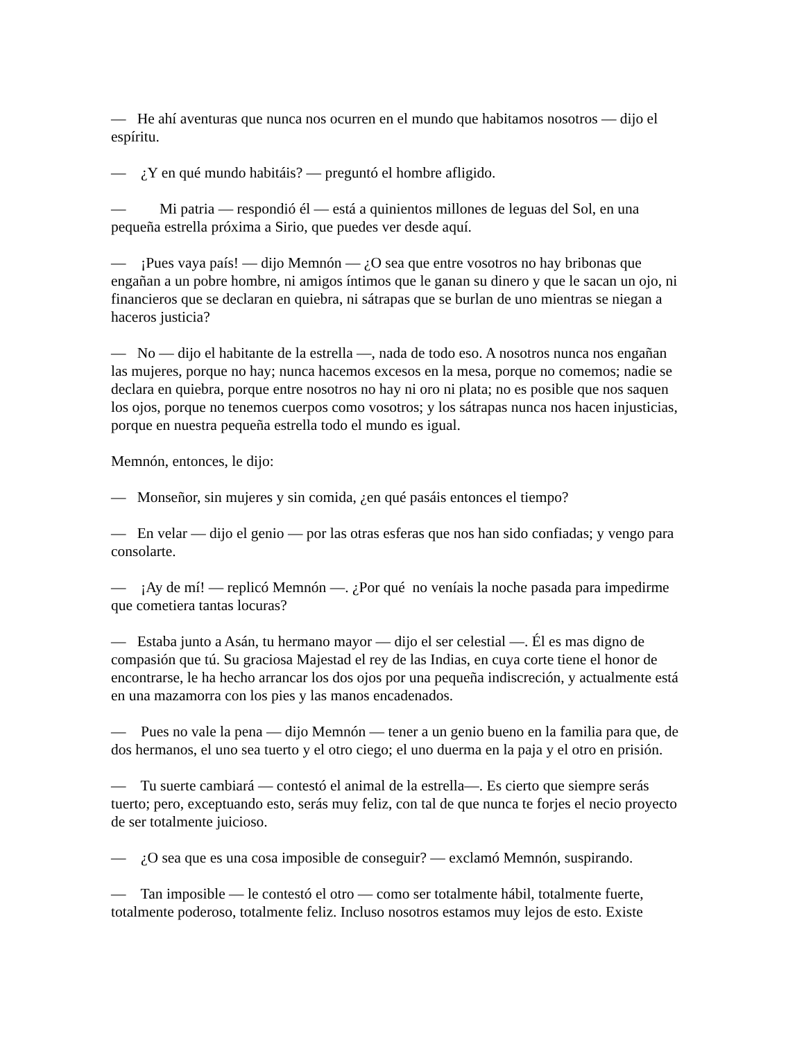— He ahí aventuras que nunca nos ocurren en el mundo que habitamos nosotros — dijo el espíritu.
— ¿Y en qué mundo habitáis? — preguntó el hombre afligido.
— Mi patria — respondió él — está a quinientos millones de leguas del Sol, en una pequeña estrella próxima a Sirio, que puedes ver desde aquí.
— ¡Pues vaya país! — dijo Memnón — ¿O sea que entre vosotros no hay bribonas que engañan a un pobre hombre, ni amigos íntimos que le ganan su dinero y que le sacan un ojo, ni financieros que se declaran en quiebra, ni sátrapas que se burlan de uno mientras se niegan a haceros justicia?
— No — dijo el habitante de la estrella —, nada de todo eso. A nosotros nunca nos engañan las mujeres, porque no hay; nunca hacemos excesos en la mesa, porque no comemos; nadie se declara en quiebra, porque entre nosotros no hay ni oro ni plata; no es posible que nos saquen los ojos, porque no tenemos cuerpos como vosotros; y los sátrapas nunca nos hacen injusticias, porque en nuestra pequeña estrella todo el mundo es igual.
Memnón, entonces, le dijo:
— Monseñor, sin mujeres y sin comida, ¿en qué pasáis entonces el tiempo?
— En velar — dijo el genio — por las otras esferas que nos han sido confiadas; y vengo para consolarte.
— ¡Ay de mí! — replicó Memnón —. ¿Por qué no veníais la noche pasada para impedirme que cometiera tantas locuras?
— Estaba junto a Asán, tu hermano mayor — dijo el ser celestial —. Él es mas digno de compasión que tú. Su graciosa Majestad el rey de las Indias, en cuya corte tiene el honor de encontrarse, le ha hecho arrancar los dos ojos por una pequeña indiscreción, y actualmente está en una mazamorra con los pies y las manos encadenados.
— Pues no vale la pena — dijo Memnón — tener a un genio bueno en la familia para que, de dos hermanos, el uno sea tuerto y el otro ciego; el uno duerma en la paja y el otro en prisión.
— Tu suerte cambiará — contestó el animal de la estrella—. Es cierto que siempre serás tuerto; pero, exceptuando esto, serás muy feliz, con tal de que nunca te forjes el necio proyecto de ser totalmente juicioso.
— ¿O sea que es una cosa imposible de conseguir? — exclamó Memnón, suspirando.
— Tan imposible — le contestó el otro — como ser totalmente hábil, totalmente fuerte, totalmente poderoso, totalmente feliz. Incluso nosotros estamos muy lejos de esto. Existe